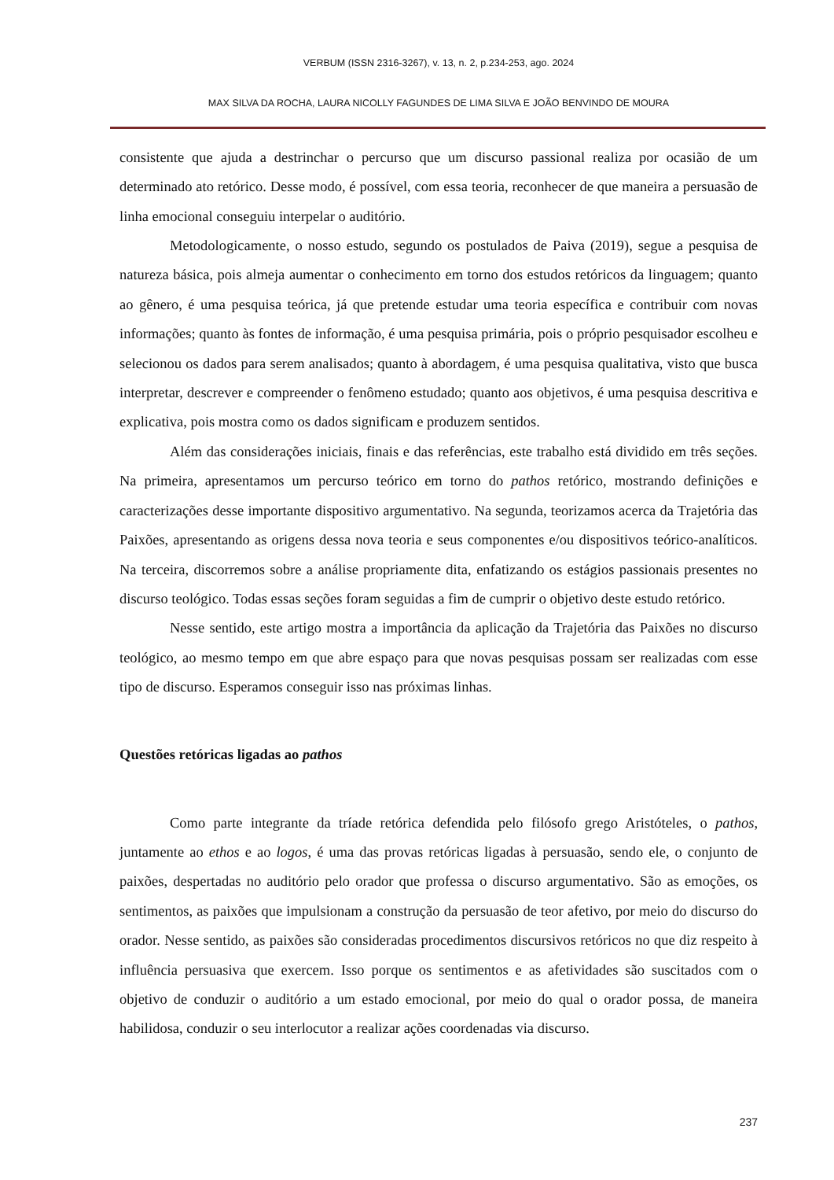VERBUM (ISSN 2316-3267), v. 13, n. 2, p.234-253, ago. 2024
MAX SILVA DA ROCHA, LAURA NICOLLY FAGUNDES DE LIMA SILVA E JOÃO BENVINDO DE MOURA
consistente que ajuda a destrinchar o percurso que um discurso passional realiza por ocasião de um determinado ato retórico. Desse modo, é possível, com essa teoria, reconhecer de que maneira a persuasão de linha emocional conseguiu interpelar o auditório.
Metodologicamente, o nosso estudo, segundo os postulados de Paiva (2019), segue a pesquisa de natureza básica, pois almeja aumentar o conhecimento em torno dos estudos retóricos da linguagem; quanto ao gênero, é uma pesquisa teórica, já que pretende estudar uma teoria específica e contribuir com novas informações; quanto às fontes de informação, é uma pesquisa primária, pois o próprio pesquisador escolheu e selecionou os dados para serem analisados; quanto à abordagem, é uma pesquisa qualitativa, visto que busca interpretar, descrever e compreender o fenômeno estudado; quanto aos objetivos, é uma pesquisa descritiva e explicativa, pois mostra como os dados significam e produzem sentidos.
Além das considerações iniciais, finais e das referências, este trabalho está dividido em três seções. Na primeira, apresentamos um percurso teórico em torno do pathos retórico, mostrando definições e caracterizações desse importante dispositivo argumentativo. Na segunda, teorizamos acerca da Trajetória das Paixões, apresentando as origens dessa nova teoria e seus componentes e/ou dispositivos teórico-analíticos. Na terceira, discorremos sobre a análise propriamente dita, enfatizando os estágios passionais presentes no discurso teológico. Todas essas seções foram seguidas a fim de cumprir o objetivo deste estudo retórico.
Nesse sentido, este artigo mostra a importância da aplicação da Trajetória das Paixões no discurso teológico, ao mesmo tempo em que abre espaço para que novas pesquisas possam ser realizadas com esse tipo de discurso. Esperamos conseguir isso nas próximas linhas.
Questões retóricas ligadas ao pathos
Como parte integrante da tríade retórica defendida pelo filósofo grego Aristóteles, o pathos, juntamente ao ethos e ao logos, é uma das provas retóricas ligadas à persuasão, sendo ele, o conjunto de paixões, despertadas no auditório pelo orador que professa o discurso argumentativo. São as emoções, os sentimentos, as paixões que impulsionam a construção da persuasão de teor afetivo, por meio do discurso do orador. Nesse sentido, as paixões são consideradas procedimentos discursivos retóricos no que diz respeito à influência persuasiva que exercem. Isso porque os sentimentos e as afetividades são suscitados com o objetivo de conduzir o auditório a um estado emocional, por meio do qual o orador possa, de maneira habilidosa, conduzir o seu interlocutor a realizar ações coordenadas via discurso.
237